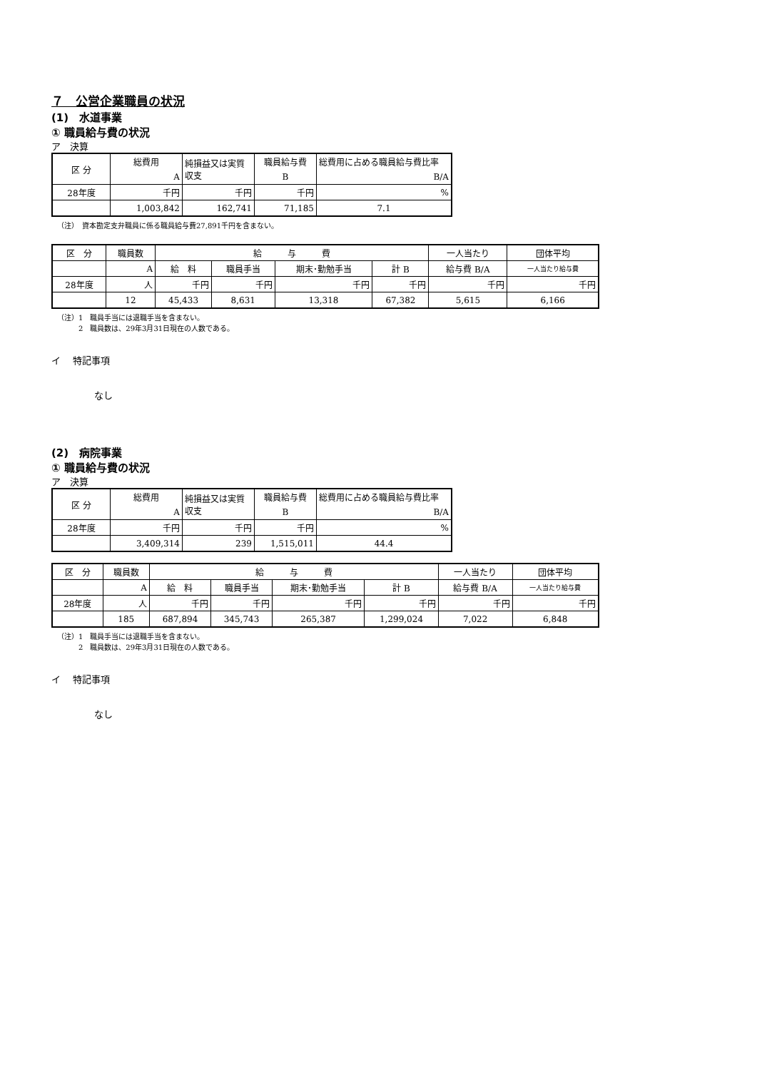７　公営企業職員の状況
(1)　水道事業
① 職員給与費の状況
ア　決算
| 区 分 | 総費用 | 純損益又は実質収支 | 職員給与費 | 総費用に占める職員給与費比率 |
| | A | | B | B/A |
| 28年度 | 千円 | 千円 | 千円 | % |
| | 1,003,842 | 162,741 | 71,185 | 7.1 |
（注）　資本勘定支弁職員に係る職員給与費27,891千円を含まない。
| 区 分 | 職員数 | 給 与 費 | | | | 一人当たり | 団体平均 |
| | A | 給 料 | 職員手当 | 期末･勤勉手当 | 計 B | 給与費 B/A | 一人当たり給与費 |
| 28年度 | 人 | 千円 | 千円 | 千円 | 千円 | 千円 | 千円 |
| | 12 | 45,433 | 8,631 | 13,318 | 67,382 | 5,615 | 6,166 |
（注）1　職員手当には退職手当を含まない。
　　　2　職員数は、29年3月31日現在の人数である。
イ　 特記事項
なし
(2)　病院事業
① 職員給与費の状況
ア　決算
| 区 分 | 総費用 | 純損益又は実質収支 | 職員給与費 | 総費用に占める職員給与費比率 |
| | A | | B | B/A |
| 28年度 | 千円 | 千円 | 千円 | % |
| | 3,409,314 | 239 | 1,515,011 | 44.4 |
| 区 分 | 職員数 | 給 与 費 | | | | 一人当たり | 団体平均 |
| | A | 給 料 | 職員手当 | 期末･勤勉手当 | 計 B | 給与費 B/A | 一人当たり給与費 |
| 28年度 | 人 | 千円 | 千円 | 千円 | 千円 | 千円 | 千円 |
| | 185 | 687,894 | 345,743 | 265,387 | 1,299,024 | 7,022 | 6,848 |
（注）1　職員手当には退職手当を含まない。
　　　2　職員数は、29年3月31日現在の人数である。
イ　 特記事項
なし